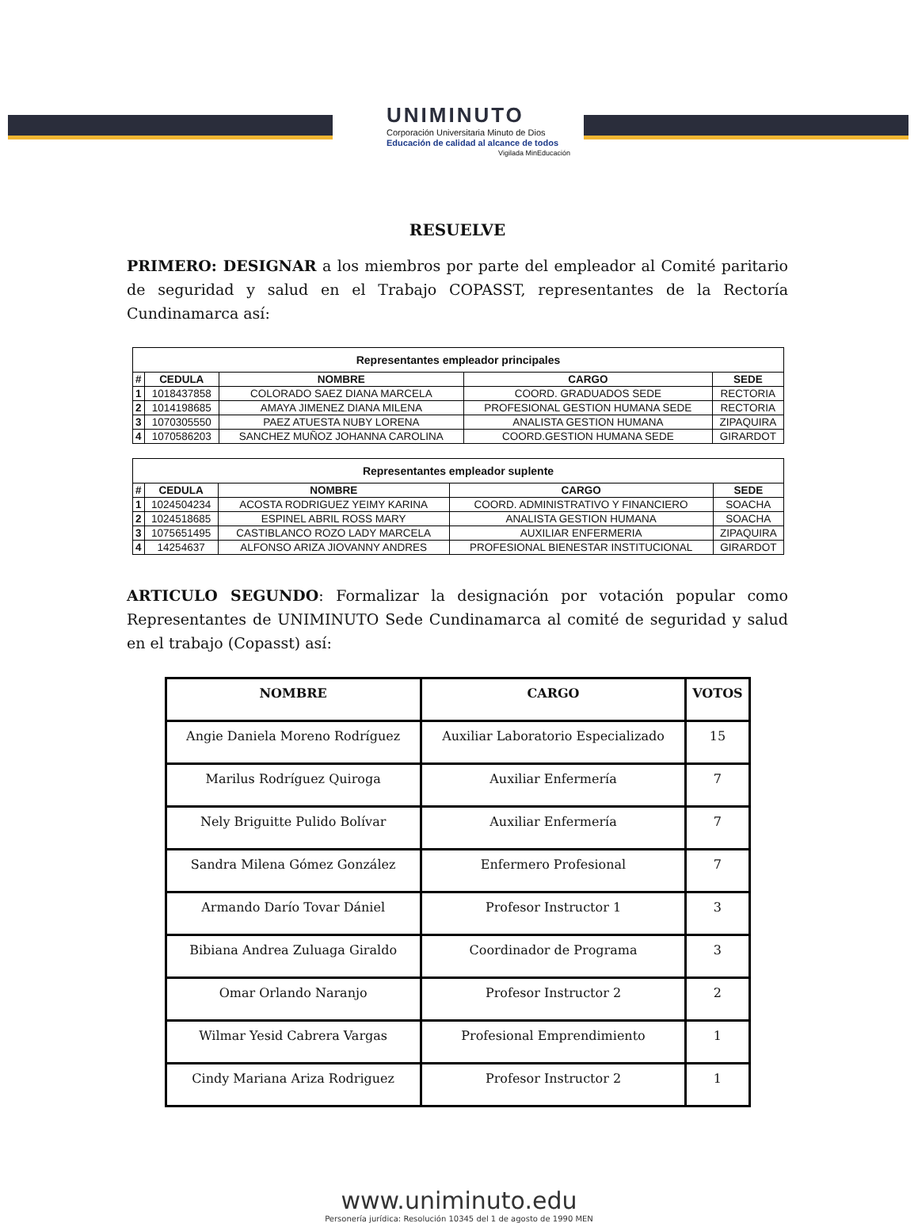UNIMINUTO
Corporación Universitaria Minuto de Dios
Educación de calidad al alcance de todos
Vigilada MinEducación
RESUELVE
PRIMERO: DESIGNAR a los miembros por parte del empleador al Comité paritario de seguridad y salud en el Trabajo COPASST, representantes de la Rectoría Cundinamarca así:
Representantes empleador principales
| # | CEDULA | NOMBRE | CARGO | SEDE |
| --- | --- | --- | --- | --- |
| 1 | 1018437858 | COLORADO SAEZ DIANA MARCELA | COORD. GRADUADOS SEDE | RECTORIA |
| 2 | 1014198685 | AMAYA JIMENEZ DIANA MILENA | PROFESIONAL GESTION HUMANA SEDE | RECTORIA |
| 3 | 1070305550 | PAEZ ATUESTA NUBY LORENA | ANALISTA GESTION HUMANA | ZIPAQUIRA |
| 4 | 1070586203 | SANCHEZ MUÑOZ JOHANNA CAROLINA | COORD.GESTION HUMANA SEDE | GIRARDOT |
Representantes empleador suplente
| # | CEDULA | NOMBRE | CARGO | SEDE |
| --- | --- | --- | --- | --- |
| 1 | 1024504234 | ACOSTA RODRIGUEZ YEIMY KARINA | COORD. ADMINISTRATIVO Y FINANCIERO | SOACHA |
| 2 | 1024518685 | ESPINEL ABRIL ROSS MARY | ANALISTA GESTION HUMANA | SOACHA |
| 3 | 1075651495 | CASTIBLANCO ROZO LADY MARCELA | AUXILIAR ENFERMERIA | ZIPAQUIRA |
| 4 | 14254637 | ALFONSO ARIZA JIOVANNY ANDRES | PROFESIONAL BIENESTAR INSTITUCIONAL | GIRARDOT |
ARTICULO SEGUNDO: Formalizar la designación por votación popular como Representantes de UNIMINUTO Sede Cundinamarca al comité de seguridad y salud en el trabajo (Copasst) así:
| NOMBRE | CARGO | VOTOS |
| --- | --- | --- |
| Angie Daniela Moreno Rodríguez | Auxiliar Laboratorio Especializado | 15 |
| Marilus Rodríguez Quiroga | Auxiliar Enfermería | 7 |
| Nely Briguitte Pulido Bolívar | Auxiliar Enfermería | 7 |
| Sandra Milena Gómez González | Enfermero Profesional | 7 |
| Armando Darío Tovar Dániel | Profesor Instructor 1 | 3 |
| Bibiana Andrea Zuluaga Giraldo | Coordinador de Programa | 3 |
| Omar Orlando Naranjo | Profesor Instructor 2 | 2 |
| Wilmar Yesid Cabrera Vargas | Profesional Emprendimiento | 1 |
| Cindy Mariana Ariza Rodriguez | Profesor Instructor 2 | 1 |
www.uniminuto.edu
Personería jurídica: Resolución 10345 del 1 de agosto de 1990 MEN